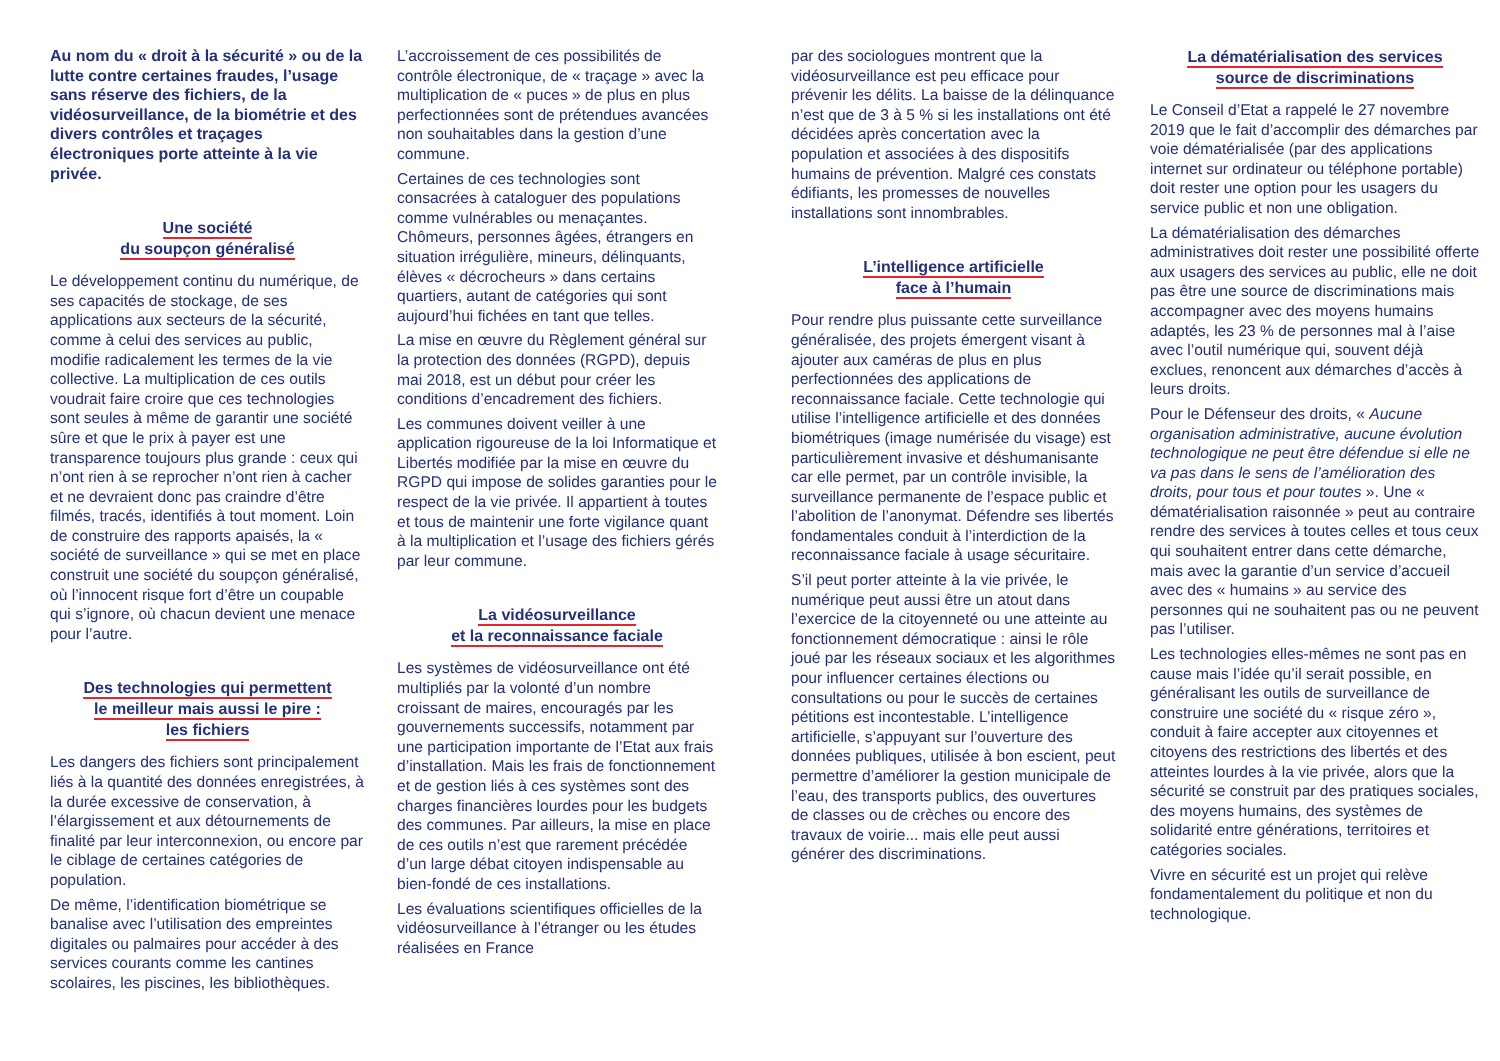Au nom du « droit à la sécurité » ou de la lutte contre certaines fraudes, l’usage sans réserve des fichiers, de la vidéosurveillance, de la biométrie et des divers contrôles et traçages électroniques porte atteinte à la vie privée.
Une société
du soupçon généralisé
Le développement continu du numérique, de ses capacités de stockage, de ses applications aux secteurs de la sécurité, comme à celui des services au public, modifie radicalement les termes de la vie collective. La multiplication de ces outils voudrait faire croire que ces technologies sont seules à même de garantir une société sûre et que le prix à payer est une transparence toujours plus grande : ceux qui n’ont rien à se reprocher n’ont rien à cacher et ne devraient donc pas craindre d’être filmés, tracés, identifiés à tout moment. Loin de construire des rapports apaisés, la « société de surveillance » qui se met en place construit une société du soupçon généralisé, où l’innocent risque fort d’être un coupable qui s’ignore, où chacun devient une menace pour l’autre.
Des technologies qui permettent
le meilleur mais aussi le pire :
les fichiers
Les dangers des fichiers sont principalement liés à la quantité des données enregistrées, à la durée excessive de conservation, à l’élargissement et aux détournements de finalité par leur interconnexion, ou encore par le ciblage de certaines catégories de population.
De même, l’identification biométrique se banalise avec l’utilisation des empreintes digitales ou palmaires pour accéder à des services courants comme les cantines scolaires, les piscines, les bibliothèques.
L’accroissement de ces possibilités de contrôle électronique, de « traçage » avec la multiplication de « puces » de plus en plus perfectionnées sont de prétendues avancées non souhaitables dans la gestion d’une commune.
Certaines de ces technologies sont consacrées à cataloguer des populations comme vulnérables ou menaçantes. Chômeurs, personnes âgées, étrangers en situation irrégulière, mineurs, délinquants, élèves « décrocheurs » dans certains quartiers, autant de catégories qui sont aujourd’hui fichées en tant que telles.
La mise en œuvre du Règlement général sur la protection des données (RGPD), depuis mai 2018, est un début pour créer les conditions d’encadrement des fichiers.
Les communes doivent veiller à une application rigoureuse de la loi Informatique et Libertés modifiée par la mise en œuvre du RGPD qui impose de solides garanties pour le respect de la vie privée. Il appartient à toutes et tous de maintenir une forte vigilance quant à la multiplication et l’usage des fichiers gérés par leur commune.
La vidéosurveillance
et la reconnaissance faciale
Les systèmes de vidéosurveillance ont été multipliés par la volonté d’un nombre croissant de maires, encouragés par les gouvernements successifs, notamment par une participation importante de l’Etat aux frais d’installation. Mais les frais de fonctionnement et de gestion liés à ces systèmes sont des charges financières lourdes pour les budgets des communes. Par ailleurs, la mise en place de ces outils n’est que rarement précédée d’un large débat citoyen indispensable au bien-fondé de ces installations.
Les évaluations scientifiques officielles de la vidéosurveillance à l’étranger ou les études réalisées en France
par des sociologues montrent que la vidéosurveillance est peu efficace pour prévenir les délits. La baisse de la délinquance n’est que de 3 à 5 % si les installations ont été décidées après concertation avec la population et associées à des dispositifs humains de prévention. Malgré ces constats édifiants, les promesses de nouvelles installations sont innombrables.
L’intelligence artificielle
face à l’humain
Pour rendre plus puissante cette surveillance généralisée, des projets émergent visant à ajouter aux caméras de plus en plus perfectionnées des applications de reconnaissance faciale. Cette technologie qui utilise l’intelligence artificielle et des données biométriques (image numérisée du visage) est particulièrement invasive et déshumanisante car elle permet, par un contrôle invisible, la surveillance permanente de l’espace public et l’abolition de l’anonymat. Défendre ses libertés fondamentales conduit à l’interdiction de la reconnaissance faciale à usage sécuritaire.
S’il peut porter atteinte à la vie privée, le numérique peut aussi être un atout dans l’exercice de la citoyenneté ou une atteinte au fonctionnement démocratique : ainsi le rôle joué par les réseaux sociaux et les algorithmes pour influencer certaines élections ou consultations ou pour le succès de certaines pétitions est incontestable. L’intelligence artificielle, s’appuyant sur l’ouverture des données publiques, utilisée à bon escient, peut permettre d’améliorer la gestion municipale de l’eau, des transports publics, des ouvertures de classes ou de crèches ou encore des travaux de voirie... mais elle peut aussi générer des discriminations.
La dématérialisation des services
source de discriminations
Le Conseil d’Etat a rappelé le 27 novembre 2019 que le fait d’accomplir des démarches par voie dématérialisée (par des applications internet sur ordinateur ou téléphone portable) doit rester une option pour les usagers du service public et non une obligation.
La dématérialisation des démarches administratives doit rester une possibilité offerte aux usagers des services au public, elle ne doit pas être une source de discriminations mais accompagner avec des moyens humains adaptés, les 23 % de personnes mal à l’aise avec l’outil numérique qui, souvent déjà exclues, renoncent aux démarches d’accès à leurs droits.
Pour le Défenseur des droits, « Aucune organisation administrative, aucune évolution technologique ne peut être défendue si elle ne va pas dans le sens de l’amélioration des droits, pour tous et pour toutes ». Une « dématérialisation raisonnée » peut au contraire rendre des services à toutes celles et tous ceux qui souhaitent entrer dans cette démarche, mais avec la garantie d’un service d’accueil avec des « humains » au service des personnes qui ne souhaitent pas ou ne peuvent pas l’utiliser.
Les technologies elles-mêmes ne sont pas en cause mais l’idée qu’il serait possible, en généralisant les outils de surveillance de construire une société du « risque zéro », conduit à faire accepter aux citoyennes et citoyens des restrictions des libertés et des atteintes lourdes à la vie privée, alors que la sécurité se construit par des pratiques sociales, des moyens humains, des systèmes de solidarité entre générations, territoires et catégories sociales.
Vivre en sécurité est un projet qui relève fondamentalement du politique et non du technologique.